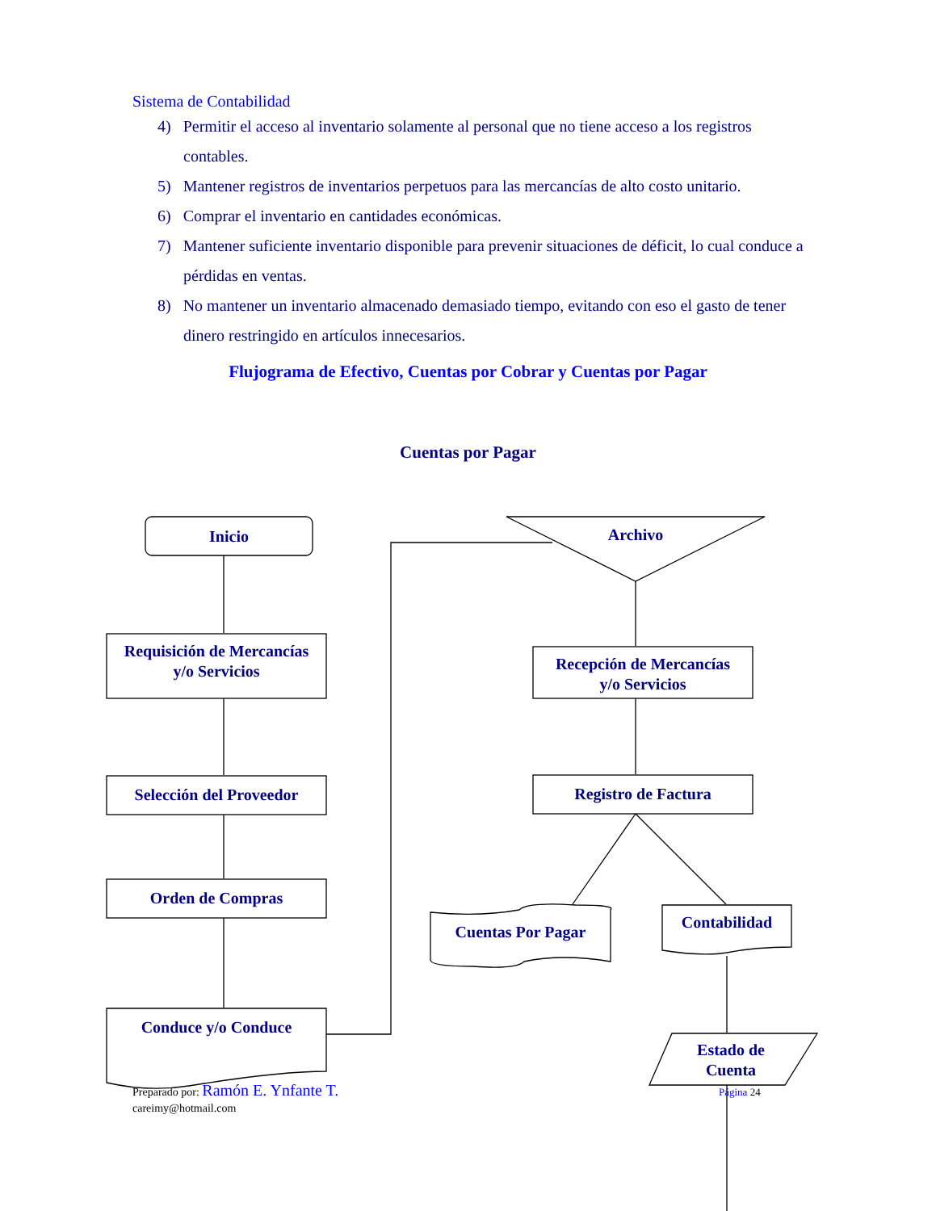Sistema de Contabilidad
4) Permitir el acceso al inventario solamente al personal que no tiene acceso a los registros contables.
5) Mantener registros de inventarios perpetuos para las mercancías de alto costo unitario.
6) Comprar el inventario en cantidades económicas.
7) Mantener suficiente inventario disponible para prevenir situaciones de déficit, lo cual conduce a pérdidas en ventas.
8) No mantener un inventario almacenado demasiado tiempo, evitando con eso el gasto de tener dinero restringido en artículos innecesarios.
Flujograma de Efectivo, Cuentas por Cobrar y Cuentas por Pagar
Cuentas por Pagar
Inicio
Requisición de Mercancías
y/o Servicios
Selección del Proveedor
Orden de Compras
Conduce y/o Conduce
Archivo
Recepción de Mercancías
y/o Servicios
Registro de Factura
Cuentas Por Pagar
Contabilidad
Estado de
Cuenta
Preparado por: Ramón E. Ynfante T.
careimy@hotmail.com
Página 24